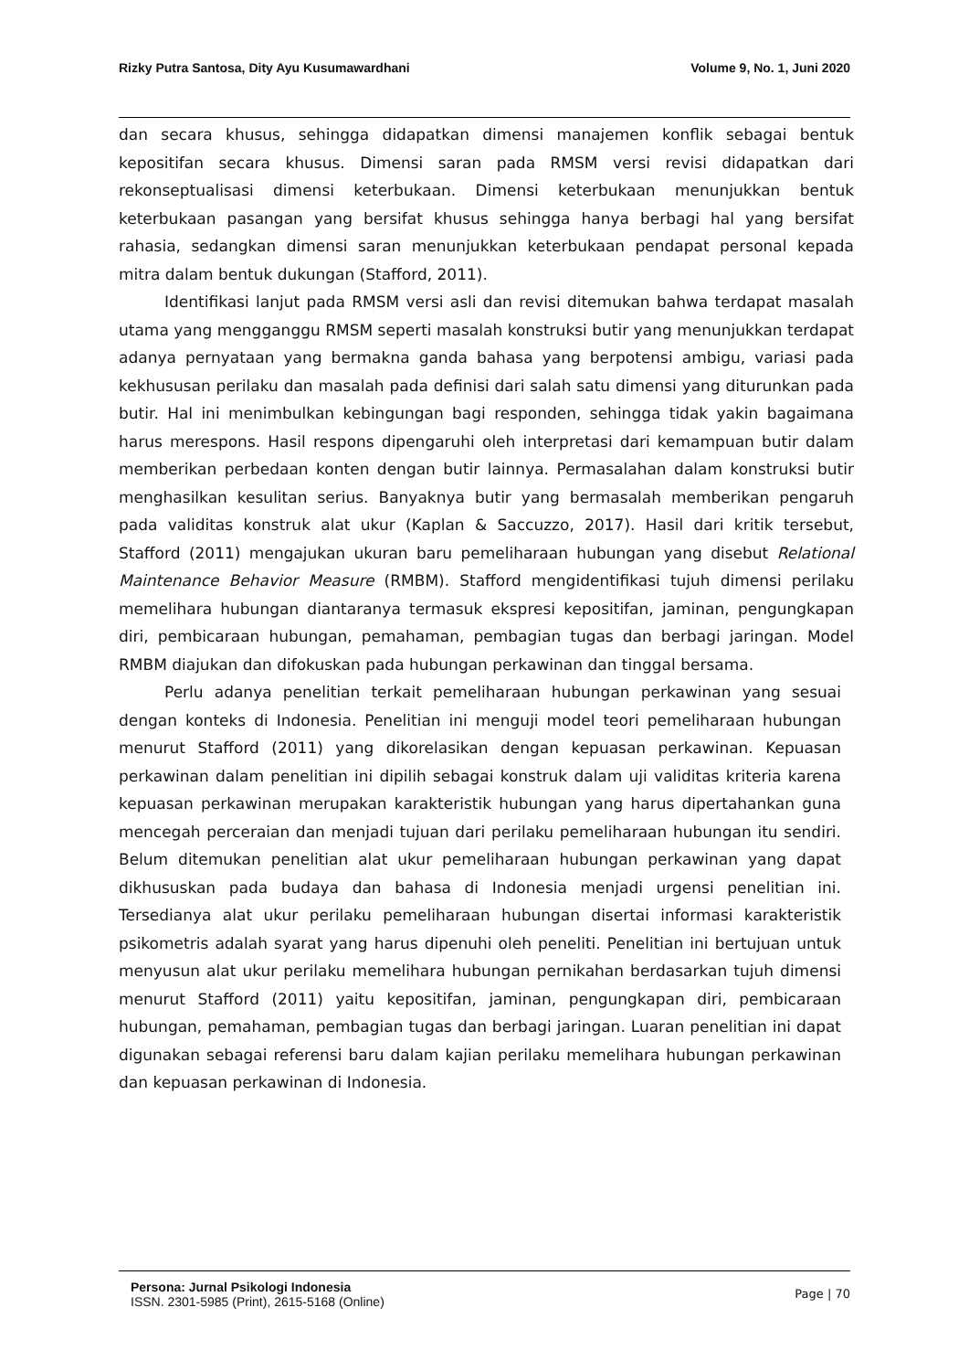Rizky Putra Santosa, Dity Ayu Kusumawardhani Volume 9, No. 1, Juni 2020
dan secara khusus, sehingga didapatkan dimensi manajemen konflik sebagai bentuk kepositifan secara khusus. Dimensi saran pada RMSM versi revisi didapatkan dari rekonseptualisasi dimensi keterbukaan. Dimensi keterbukaan menunjukkan bentuk keterbukaan pasangan yang bersifat khusus sehingga hanya berbagi hal yang bersifat rahasia, sedangkan dimensi saran menunjukkan keterbukaan pendapat personal kepada mitra dalam bentuk dukungan (Stafford, 2011).
Identifikasi lanjut pada RMSM versi asli dan revisi ditemukan bahwa terdapat masalah utama yang mengganggu RMSM seperti masalah konstruksi butir yang menunjukkan terdapat adanya pernyataan yang bermakna ganda bahasa yang berpotensi ambigu, variasi pada kekhususan perilaku dan masalah pada definisi dari salah satu dimensi yang diturunkan pada butir. Hal ini menimbulkan kebingungan bagi responden, sehingga tidak yakin bagaimana harus merespons. Hasil respons dipengaruhi oleh interpretasi dari kemampuan butir dalam memberikan perbedaan konten dengan butir lainnya. Permasalahan dalam konstruksi butir menghasilkan kesulitan serius. Banyaknya butir yang bermasalah memberikan pengaruh pada validitas konstruk alat ukur (Kaplan & Saccuzzo, 2017). Hasil dari kritik tersebut, Stafford (2011) mengajukan ukuran baru pemeliharaan hubungan yang disebut Relational Maintenance Behavior Measure (RMBM). Stafford mengidentifikasi tujuh dimensi perilaku memelihara hubungan diantaranya termasuk ekspresi kepositifan, jaminan, pengungkapan diri, pembicaraan hubungan, pemahaman, pembagian tugas dan berbagi jaringan. Model RMBM diajukan dan difokuskan pada hubungan perkawinan dan tinggal bersama.
Perlu adanya penelitian terkait pemeliharaan hubungan perkawinan yang sesuai dengan konteks di Indonesia. Penelitian ini menguji model teori pemeliharaan hubungan menurut Stafford (2011) yang dikorelasikan dengan kepuasan perkawinan. Kepuasan perkawinan dalam penelitian ini dipilih sebagai konstruk dalam uji validitas kriteria karena kepuasan perkawinan merupakan karakteristik hubungan yang harus dipertahankan guna mencegah perceraian dan menjadi tujuan dari perilaku pemeliharaan hubungan itu sendiri. Belum ditemukan penelitian alat ukur pemeliharaan hubungan perkawinan yang dapat dikhususkan pada budaya dan bahasa di Indonesia menjadi urgensi penelitian ini. Tersedianya alat ukur perilaku pemeliharaan hubungan disertai informasi karakteristik psikometris adalah syarat yang harus dipenuhi oleh peneliti. Penelitian ini bertujuan untuk menyusun alat ukur perilaku memelihara hubungan pernikahan berdasarkan tujuh dimensi menurut Stafford (2011) yaitu kepositifan, jaminan, pengungkapan diri, pembicaraan hubungan, pemahaman, pembagian tugas dan berbagi jaringan. Luaran penelitian ini dapat digunakan sebagai referensi baru dalam kajian perilaku memelihara hubungan perkawinan dan kepuasan perkawinan di Indonesia.
Persona: Jurnal Psikologi Indonesia
ISSN. 2301-5985 (Print), 2615-5168 (Online)
Page | 70